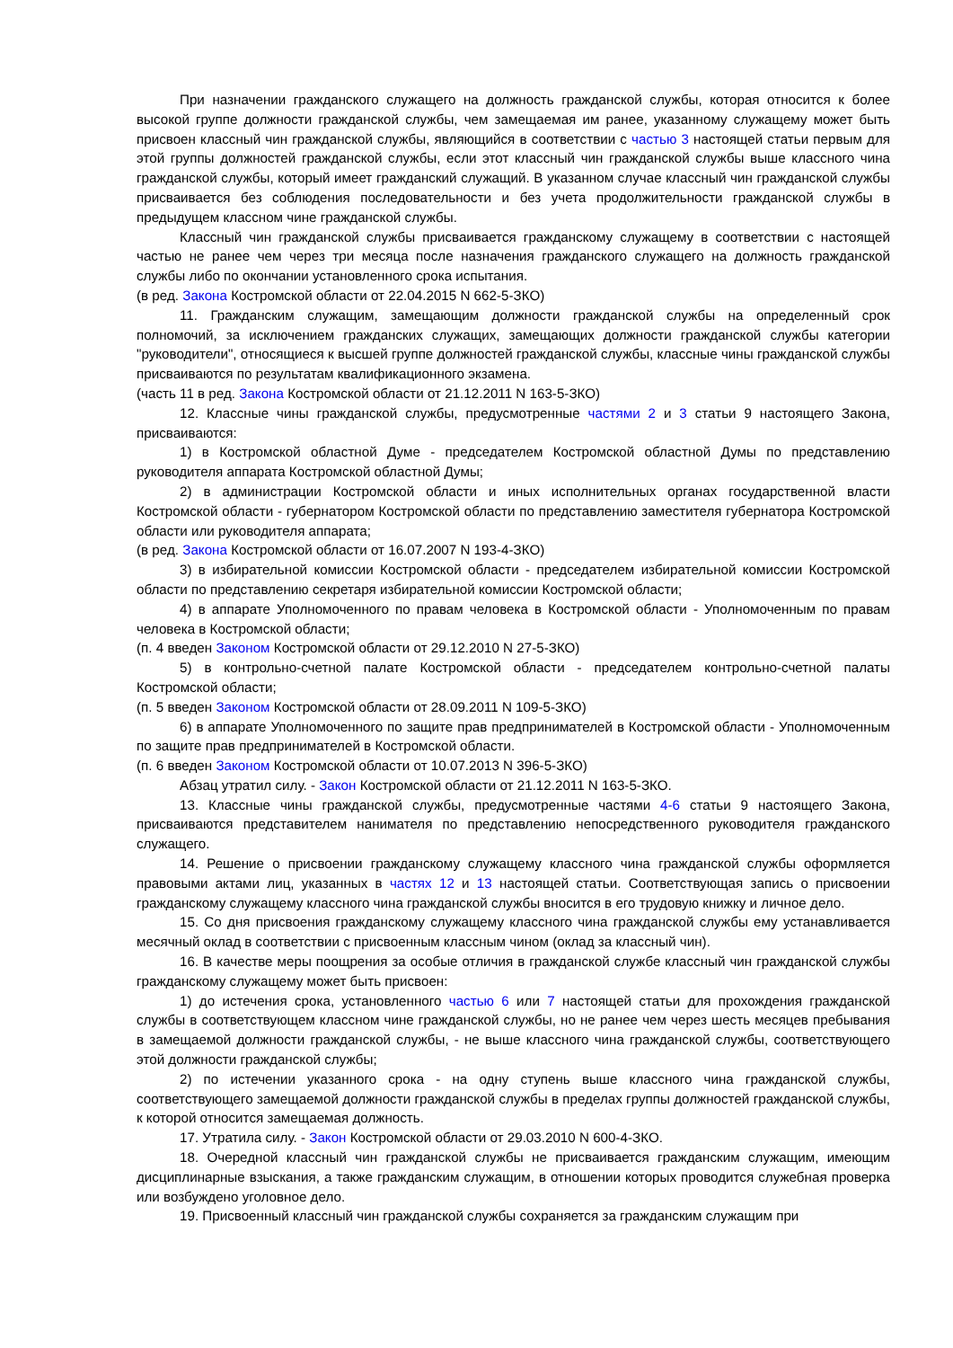При назначении гражданского служащего на должность гражданской службы, которая относится к более высокой группе должности гражданской службы, чем замещаемая им ранее, указанному служащему может быть присвоен классный чин гражданской службы, являющийся в соответствии с частью 3 настоящей статьи первым для этой группы должностей гражданской службы, если этот классный чин гражданской службы выше классного чина гражданской службы, который имеет гражданский служащий. В указанном случае классный чин гражданской службы присваивается без соблюдения последовательности и без учета продолжительности гражданской службы в предыдущем классном чине гражданской службы.
Классный чин гражданской службы присваивается гражданскому служащему в соответствии с настоящей частью не ранее чем через три месяца после назначения гражданского служащего на должность гражданской службы либо по окончании установленного срока испытания.
(в ред. Закона Костромской области от 22.04.2015 N 662-5-ЗКО)
11. Гражданским служащим, замещающим должности гражданской службы на определенный срок полномочий, за исключением гражданских служащих, замещающих должности гражданской службы категории "руководители", относящиеся к высшей группе должностей гражданской службы, классные чины гражданской службы присваиваются по результатам квалификационного экзамена.
(часть 11 в ред. Закона Костромской области от 21.12.2011 N 163-5-ЗКО)
12. Классные чины гражданской службы, предусмотренные частями 2 и 3 статьи 9 настоящего Закона, присваиваются:
1) в Костромской областной Думе - председателем Костромской областной Думы по представлению руководителя аппарата Костромской областной Думы;
2) в администрации Костромской области и иных исполнительных органах государственной власти Костромской области - губернатором Костромской области по представлению заместителя губернатора Костромской области или руководителя аппарата;
(в ред. Закона Костромской области от 16.07.2007 N 193-4-ЗКО)
3) в избирательной комиссии Костромской области - председателем избирательной комиссии Костромской области по представлению секретаря избирательной комиссии Костромской области;
4) в аппарате Уполномоченного по правам человека в Костромской области - Уполномоченным по правам человека в Костромской области;
(п. 4 введен Законом Костромской области от 29.12.2010 N 27-5-ЗКО)
5) в контрольно-счетной палате Костромской области - председателем контрольно-счетной палаты Костромской области;
(п. 5 введен Законом Костромской области от 28.09.2011 N 109-5-ЗКО)
6) в аппарате Уполномоченного по защите прав предпринимателей в Костромской области - Уполномоченным по защите прав предпринимателей в Костромской области.
(п. 6 введен Законом Костромской области от 10.07.2013 N 396-5-ЗКО)
Абзац утратил силу. - Закон Костромской области от 21.12.2011 N 163-5-ЗКО.
13. Классные чины гражданской службы, предусмотренные частями 4-6 статьи 9 настоящего Закона, присваиваются представителем нанимателя по представлению непосредственного руководителя гражданского служащего.
14. Решение о присвоении гражданскому служащему классного чина гражданской службы оформляется правовыми актами лиц, указанных в частях 12 и 13 настоящей статьи. Соответствующая запись о присвоении гражданскому служащему классного чина гражданской службы вносится в его трудовую книжку и личное дело.
15. Со дня присвоения гражданскому служащему классного чина гражданской службы ему устанавливается месячный оклад в соответствии с присвоенным классным чином (оклад за классный чин).
16. В качестве меры поощрения за особые отличия в гражданской службе классный чин гражданской службы гражданскому служащему может быть присвоен:
1) до истечения срока, установленного частью 6 или 7 настоящей статьи для прохождения гражданской службы в соответствующем классном чине гражданской службы, но не ранее чем через шесть месяцев пребывания в замещаемой должности гражданской службы, - не выше классного чина гражданской службы, соответствующего этой должности гражданской службы;
2) по истечении указанного срока - на одну ступень выше классного чина гражданской службы, соответствующего замещаемой должности гражданской службы в пределах группы должностей гражданской службы, к которой относится замещаемая должность.
17. Утратила силу. - Закон Костромской области от 29.03.2010 N 600-4-ЗКО.
18. Очередной классный чин гражданской службы не присваивается гражданским служащим, имеющим дисциплинарные взыскания, а также гражданским служащим, в отношении которых проводится служебная проверка или возбуждено уголовное дело.
19. Присвоенный классный чин гражданской службы сохраняется за гражданским служащим при